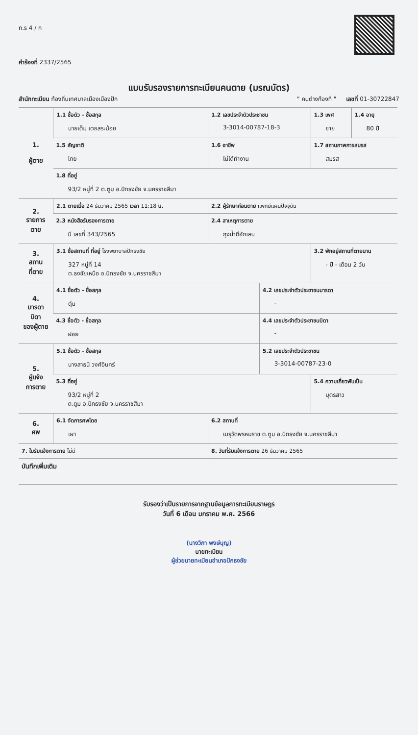ท.ร 4 / ก
คำร้องที่ 2337/2565
แบบรับรองรายการทะเบียนคนตาย (มรณบัตร)
สำนักทะเบียน ท้องถิ่นเทศบาลเมืองเมืองปัก " คนต่างท้องที่ " เลขที่ 01-30722847
| 1. ผู้ตาย | 1.1 ชื่อตัว - ชื่อสกุล นายเต็ม เตยสระน้อย | | 1.2 เลขประจำตัวประชาชน 3-3014-00787-18-3 | | 1.3 เพศ ชาย | 1.4 อายุ 80 ปี |
| | 1.5 สัญชาติ ไทย | 1.6 อาชีพ ไม่ได้ทำงาน | | | 1.7 สถานภาพการสมรส สมรส | |
| | 1.8 ที่อยู่ 93/2 หมู่ที่ 2 ต.ตูม อ.ปักธงชัย จ.นครราชสีมา | | | | | |
| 2. รายการ ตาย | 2.1 ตายเมื่อ 24 ธันวาคม 2565 เวลา 11:18 น. | | 2.2 ผู้รักษาก่อนตาย แพทย์แผนปัจจุบัน | | | |
| | 2.3 หนังสือรับรองการตาย มี เลขที่ 343/2565 | | 2.4 สาเหตุการตาย ถุงน้ำดีอักเสบ | | | |
| 3. สถาน ที่ตาย | 3.1 ชื่อสถานที่ ที่อยู่ โรงพยาบาลปักธงชัย 327 หมู่ที่ 14 ต.ธงชัยเหนือ อ.ปักธงชัย จ.นครราชสีมา | | | | 3.2 พักอยู่สถานที่ตายนาน - ปี - เดือน 2 วัน | |
| 4. มารดา บิดา ของผู้ตาย | 4.1 ชื่อตัว - ชื่อสกุล ตุ่น | | | 4.2 เลขประจำตัวประชาชนมารดา - | | |
| | 4.3 ชื่อตัว - ชื่อสกุล ฝอย | | | 4.4 เลขประจำตัวประชาชนบิดา - | | |
| 5. ผู้แจ้ง การตาย | 5.1 ชื่อตัว - ชื่อสกุล นางสาธนี วงศ์อินทร์ | | | 5.2 เลขประจำตัวประชาชน 3-3014-00787-23-0 | | |
| | 5.3 ที่อยู่ 93/2 หมู่ที่ 2 ต.ตูม อ.ปักธงชัย จ.นครราชสีมา | | | | 5.4 ความเกี่ยวพันเป็น บุตรสาว | |
| 6. ศพ | 6.1 จัดการศพโดย เผา | 6.2 สถานที่ เมรุวัดพรหมราช ต.ตูม อ.ปักธงชัย จ.นครราชสีมา | | | | |
| 7. ใบรับแจ้งการตาย ไม่มี | | | 8. วันที่รับแจ้งการตาย 26 ธันวาคม 2565 | | | |
| บันทึกเพิ่มเติม | | | | | | |
รับรองว่าเป็นรายการจากฐานข้อมูลการทะเบียนราษฎร
วันที่ 6 เดือน มกราคม พ.ศ. 2566
(นางวิภา พงษ์บุญ)
นายทะเบียน
ผู้ช่วยนายทะเบียนอำเภอปักธงชัย